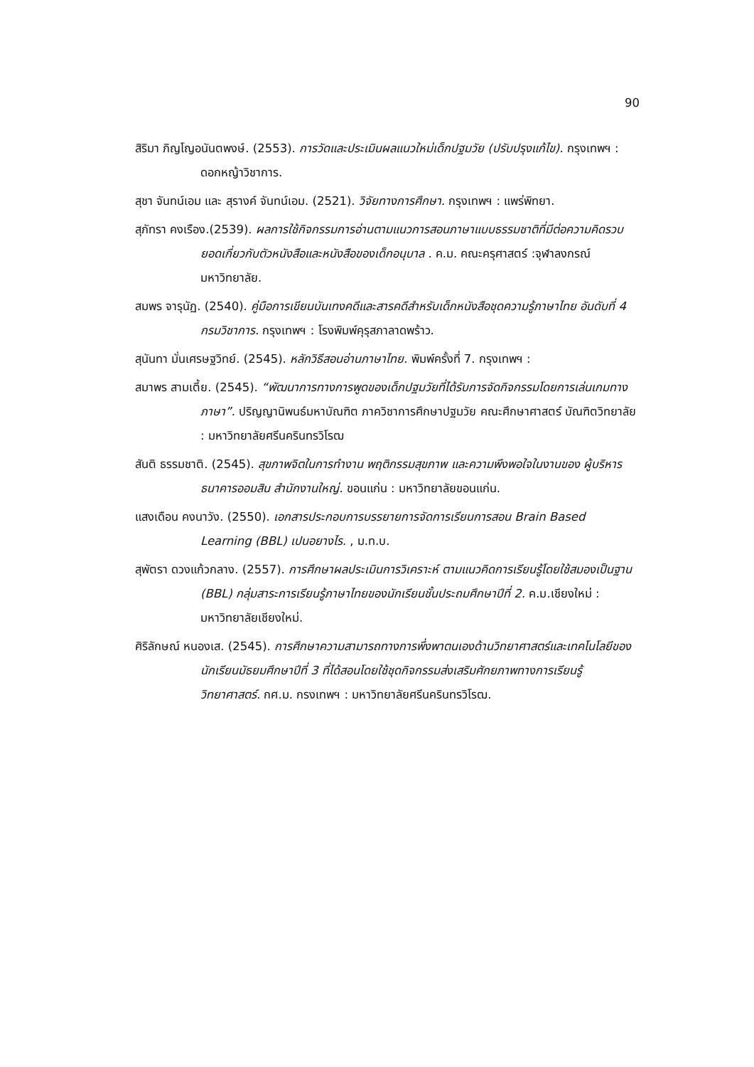90
สิริมา ภิญโญอนันตพงษ์. (2553). การวัดและประเมินผลแนวใหม่เด็กปฐมวัย (ปรับปรุงแก้ไข). กรุงเทพฯ : ดอกหญ้าวิชาการ.
สุชา จันทน์เอม และ สุรางค์ จันทน์เอม. (2521). วิจัยทางการศึกษา. กรุงเทพฯ : แพร่พิทยา.
สุภัทรา คงเรือง.(2539). ผลการใช้กิจกรรมการอ่านตามแนวการสอนภาษาแบบธรรมชาติที่มีต่อความคิดรวบยอดเกี่ยวกับตัวหนังสือและหนังสือของเด็กอนุบาล . ค.ม. คณะครุศาสตร์ :จุฬาลงกรณ์มหาวิทยาลัย.
สมพร จารุนัฏ. (2540). คู่มือการเขียนบันเทงคดีและสารคดีสำหรับเด็กหนังสือชุดความรู้ภาษาไทย อันดับที่ 4 กรมวิชาการ. กรุงเทพฯ : โรงพิมพ์คุรุสภาลาดพร้าว.
สุนันทา มั่นเศรษฐวิทย์. (2545). หลักวิธีสอนอ่านภาษาไทย. พิมพ์ครั้งที่ 7. กรุงเทพฯ :
สมาพร สามเตี้ย. (2545). “พัฒนาการทางการพูดของเด็กปฐมวัยที่ได้รับการจัดกิจกรรมโดยการเล่นเกมทางภาษา”. ปริญญานิพนธ์มหาบัณฑิต ภาควิชาการศึกษาปฐมวัย คณะศึกษาศาสตร์ บัณฑิตวิทยาลัย : มหาวิทยาลัยศรีนครินทรวิโรฒ
สันติ ธรรมชาติ. (2545). สุขภาพจิตในการทำงาน พฤติกรรมสุขภาพ และความพึงพอใจในงานของ ผู้บริหารธนาคารออมสิน สำนักงานใหญ่. ขอนแก่น : มหาวิทยาลัยขอนแก่น.
แสงเดือน คงนาวัง. (2550). เอกสารประกอบการบรรยายการจัดการเรียนการสอน Brain Based Learning (BBL) เปนอยางไร. , ม.ท.บ.
สุพัตรา ดวงแก้วกลาง. (2557). การศึกษาผลประเมินการวิเคราะห์ ตามแนวคิดการเรียนรู้โดยใช้สมองเป็นฐาน (BBL) กลุ่มสาระการเรียนรู้ภาษาไทยของนักเรียนชั้นประถมศึกษาปีที่ 2. ค.ม.เชียงใหม่ : มหาวิทยาลัยเชียงใหม่.
ศิริลักษณ์ หนองเส. (2545). การศึกษาความสามารถทางการพึ่งพาตนเองด้านวิทยาศาสตร์และเทคโนโลยีของนักเรียนมัธยมศึกษาปีที่ 3 ที่ได้สอนโดยใช้ชุดกิจกรรมส่งเสริมศักยภาพทางการเรียนรู้วิทยาศาสตร์. กศ.ม. กรงเทพฯ : มหาวิทยาลัยศรีนครินทรวิโรฒ.